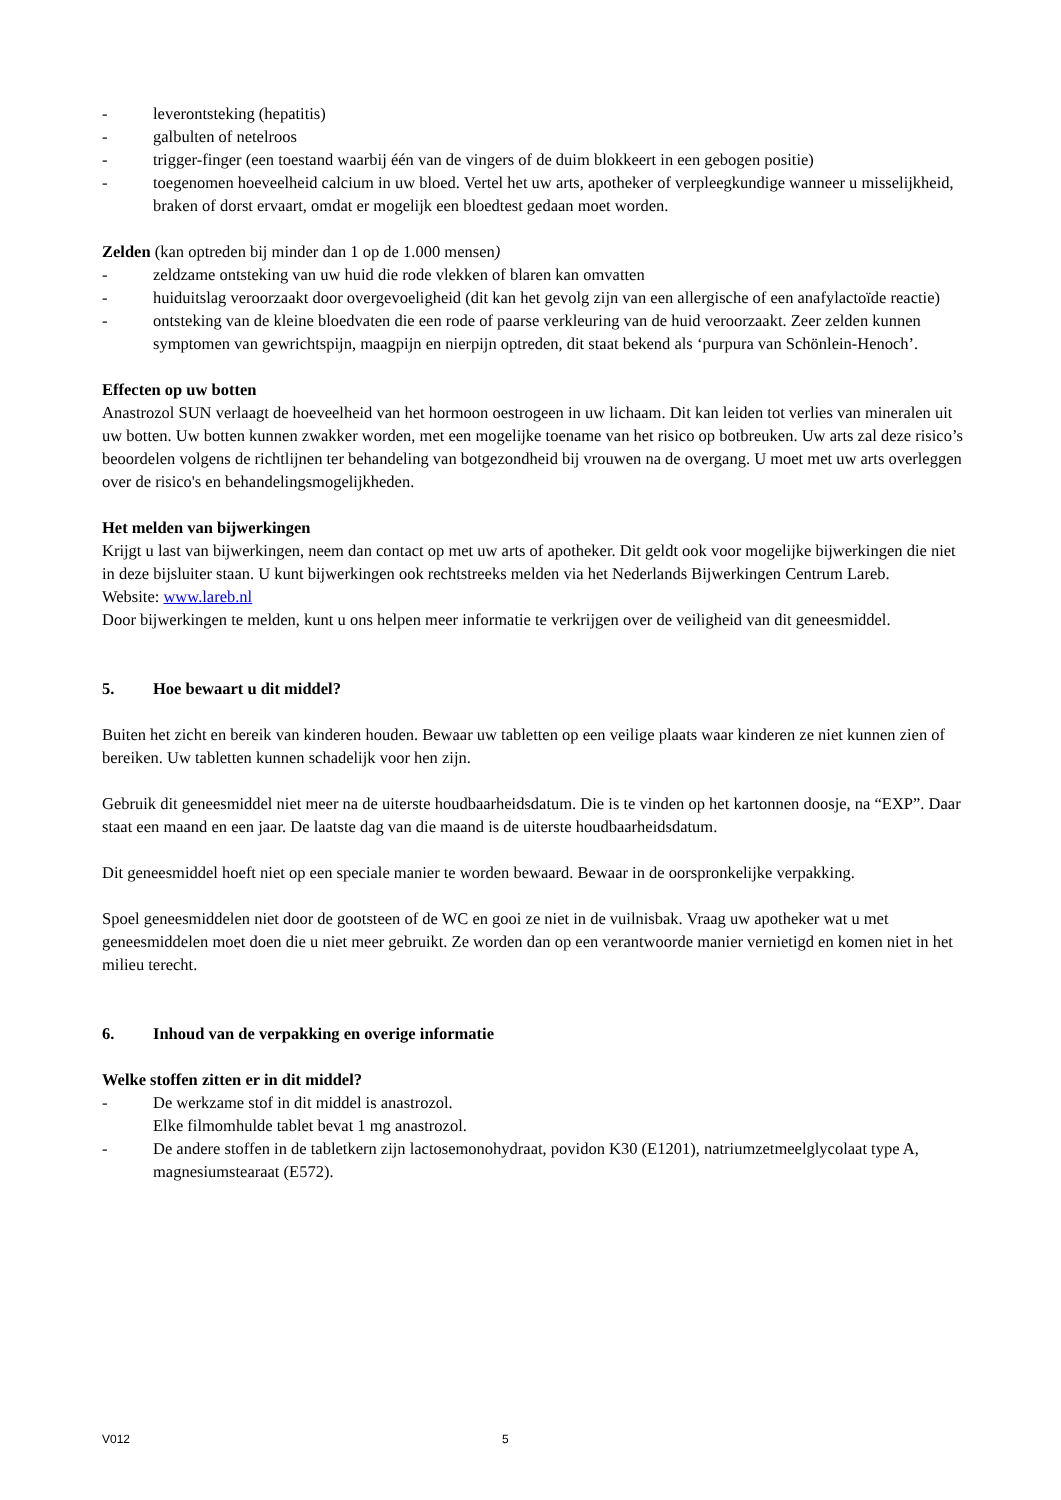- leverontsteking (hepatitis)
- galbulten of netelroos
- trigger-finger (een toestand waarbij één van de vingers of de duim blokkeert in een gebogen positie)
- toegenomen hoeveelheid calcium in uw bloed. Vertel het uw arts, apotheker of verpleegkundige wanneer u misselijkheid, braken of dorst ervaart, omdat er mogelijk een bloedtest gedaan moet worden.
Zelden (kan optreden bij minder dan 1 op de 1.000 mensen)
- zeldzame ontsteking van uw huid die rode vlekken of blaren kan omvatten
- huiduitslag veroorzaakt door overgevoeligheid (dit kan het gevolg zijn van een allergische of een anafylactoïde reactie)
- ontsteking van de kleine bloedvaten die een rode of paarse verkleuring van de huid veroorzaakt. Zeer zelden kunnen symptomen van gewrichtspijn, maagpijn en nierpijn optreden, dit staat bekend als ‘purpura van Schönlein-Henoch’.
Effecten op uw botten
Anastrozol SUN verlaagt de hoeveelheid van het hormoon oestrogeen in uw lichaam. Dit kan leiden tot verlies van mineralen uit uw botten. Uw botten kunnen zwakker worden, met een mogelijke toename van het risico op botbreuken. Uw arts zal deze risico’s beoordelen volgens de richtlijnen ter behandeling van botgezondheid bij vrouwen na de overgang. U moet met uw arts overleggen over de risico's en behandelingsmogelijkheden.
Het melden van bijwerkingen
Krijgt u last van bijwerkingen, neem dan contact op met uw arts of apotheker. Dit geldt ook voor mogelijke bijwerkingen die niet in deze bijsluiter staan. U kunt bijwerkingen ook rechtstreeks melden via het Nederlands Bijwerkingen Centrum Lareb.
Website: www.lareb.nl
Door bijwerkingen te melden, kunt u ons helpen meer informatie te verkrijgen over de veiligheid van dit geneesmiddel.
5. Hoe bewaart u dit middel?
Buiten het zicht en bereik van kinderen houden. Bewaar uw tabletten op een veilige plaats waar kinderen ze niet kunnen zien of bereiken. Uw tabletten kunnen schadelijk voor hen zijn.
Gebruik dit geneesmiddel niet meer na de uiterste houdbaarheidsdatum. Die is te vinden op het kartonnen doosje, na “EXP”. Daar staat een maand en een jaar. De laatste dag van die maand is de uiterste houdbaarheidsdatum.
Dit geneesmiddel hoeft niet op een speciale manier te worden bewaard. Bewaar in de oorspronkelijke verpakking.
Spoel geneesmiddelen niet door de gootsteen of de WC en gooi ze niet in de vuilnisbak. Vraag uw apotheker wat u met geneesmiddelen moet doen die u niet meer gebruikt. Ze worden dan op een verantwoorde manier vernietigd en komen niet in het milieu terecht.
6. Inhoud van de verpakking en overige informatie
Welke stoffen zitten er in dit middel?
- De werkzame stof in dit middel is anastrozol.
Elke filmomhulde tablet bevat 1 mg anastrozol.
- De andere stoffen in de tabletkern zijn lactosemonohydraat, povidon K30 (E1201), natriumzetmeelglycolaat type A, magnesiumstearaat (E572).
V012 5